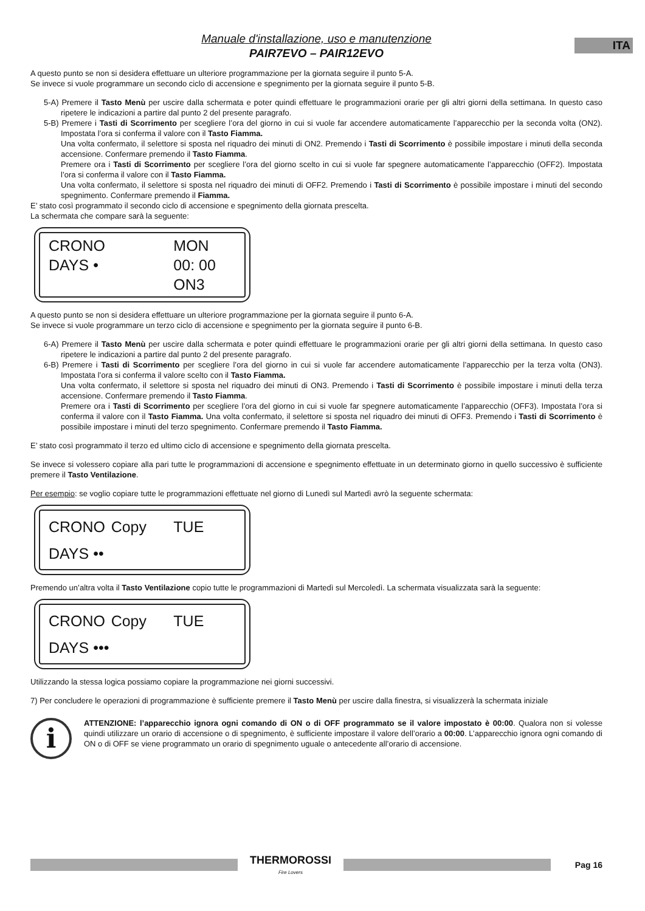ITA
Manuale d'installazione, uso e manutenzione
PAIR7EVO – PAIR12EVO
A questo punto se non si desidera effettuare un ulteriore programmazione per la giornata seguire il punto 5-A.
Se invece si vuole programmare un secondo ciclo di accensione e spegnimento per la giornata seguire il punto 5-B.
5-A) Premere il Tasto Menù per uscire dalla schermata e poter quindi effettuare le programmazioni orarie per gli altri giorni della settimana. In questo caso ripetere le indicazioni a partire dal punto 2 del presente paragrafo.
5-B) Premere i Tasti di Scorrimento per scegliere l’ora del giorno in cui si vuole far accendere automaticamente l’apparecchio per la seconda volta (ON2). Impostata l’ora si conferma il valore con il Tasto Fiamma.
Una volta confermato, il selettore si sposta nel riquadro dei minuti di ON2. Premendo i Tasti di Scorrimento è possibile impostare i minuti della seconda accensione. Confermare premendo il Tasto Fiamma.
Premere ora i Tasti di Scorrimento per scegliere l’ora del giorno scelto in cui si vuole far spegnere automaticamente l’apparecchio (OFF2). Impostata l’ora si conferma il valore con il Tasto Fiamma.
Una volta confermato, il selettore si sposta nel riquadro dei minuti di OFF2. Premendo i Tasti di Scorrimento è possibile impostare i minuti del secondo spegnimento. Confermare premendo il Fiamma.
E’ stato così programmato il secondo ciclo di accensione e spegnimento della giornata prescelta.
La schermata che compare sarà la seguente:
CRONO MON DAYS • 00: 00 ON3
A questo punto se non si desidera effettuare un ulteriore programmazione per la giornata seguire il punto 6-A.
Se invece si vuole programmare un terzo ciclo di accensione e spegnimento per la giornata seguire il punto 6-B.
6-A) Premere il Tasto Menù per uscire dalla schermata e poter quindi effettuare le programmazioni orarie per gli altri giorni della settimana. In questo caso ripetere le indicazioni a partire dal punto 2 del presente paragrafo.
6-B) Premere i Tasti di Scorrimento per scegliere l’ora del giorno in cui si vuole far accendere automaticamente l’apparecchio per la terza volta (ON3). Impostata l’ora si conferma il valore scelto con il Tasto Fiamma.
Una volta confermato, il selettore si sposta nel riquadro dei minuti di ON3. Premendo i Tasti di Scorrimento è possibile impostare i minuti della terza accensione. Confermare premendo il Tasto Fiamma.
Premere ora i Tasti di Scorrimento per scegliere l’ora del giorno in cui si vuole far spegnere automaticamente l’apparecchio (OFF3). Impostata l’ora si conferma il valore con il Tasto Fiamma. Una volta confermato, il selettore si sposta nel riquadro dei minuti di OFF3. Premendo i Tasti di Scorrimento è possibile impostare i minuti del terzo spegnimento. Confermare premendo il Tasto Fiamma.
E’ stato così programmato il terzo ed ultimo ciclo di accensione e spegnimento della giornata prescelta.
Se invece si volessero copiare alla pari tutte le programmazioni di accensione e spegnimento effettuate in un determinato giorno in quello successivo è sufficiente premere il Tasto Ventilazione.
Per esempio: se voglio copiare tutte le programmazioni effettuate nel giorno di Lunedì sul Martedì avrò la seguente schermata:
CRONO Copy TUE DAYS ••
Premendo un’altra volta il Tasto Ventilazione copio tutte le programmazioni di Martedì sul Mercoledì. La schermata visualizzata sarà la seguente:
CRONO Copy TUE DAYS •••
Utilizzando la stessa logica possiamo copiare la programmazione nei giorni successivi.
7) Per concludere le operazioni di programmazione è sufficiente premere il Tasto Menù per uscire dalla finestra, si visualizzerà la schermata iniziale
i
ATTENZIONE: l’apparecchio ignora ogni comando di ON o di OFF programmato se il valore impostato è 00:00. Qualora non si volesse quindi utilizzare un orario di accensione o di spegnimento, è sufficiente impostare il valore dell’orario a 00:00. L’apparecchio ignora ogni comando di ON o di OFF se viene programmato un orario di spegnimento uguale o antecedente all’orario di accensione.
THERMOROSSI
Fire Lovers
Pag 16